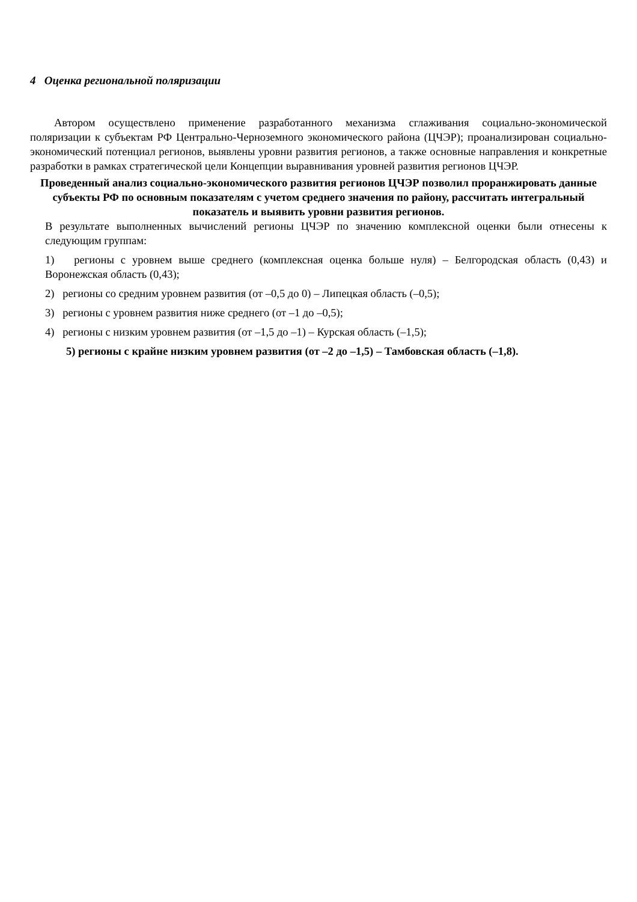4 Оценка региональной поляризации
Автором осуществлено применение разработанного механизма сглаживания социально-экономической поляризации к субъектам РФ Центрально-Черноземного экономического района (ЦЧЭР); проанализирован социально-экономический потенциал регионов, выявлены уровни развития регионов, а также основные направления и конкретные разработки в рамках стратегической цели Концепции выравнивания уровней развития регионов ЦЧЭР.
Проведенный анализ социально-экономического развития регионов ЦЧЭР позволил проранжировать данные субъекты РФ по основным показателям с учетом среднего значения по району, рассчитать интегральный показатель и выявить уровни развития регионов.
В результате выполненных вычислений регионы ЦЧЭР по значению комплексной оценки были отнесены к следующим группам:
1) регионы с уровнем выше среднего (комплексная оценка больше нуля) – Белгородская область (0,43) и Воронежская область (0,43);
2) регионы со средним уровнем развития (от –0,5 до 0) – Липецкая область (–0,5);
3) регионы с уровнем развития ниже среднего (от –1 до –0,5);
4) регионы с низким уровнем развития (от –1,5 до –1) – Курская область (–1,5);
5) регионы с крайне низким уровнем развития (от –2 до –1,5) – Тамбовская область (–1,8).